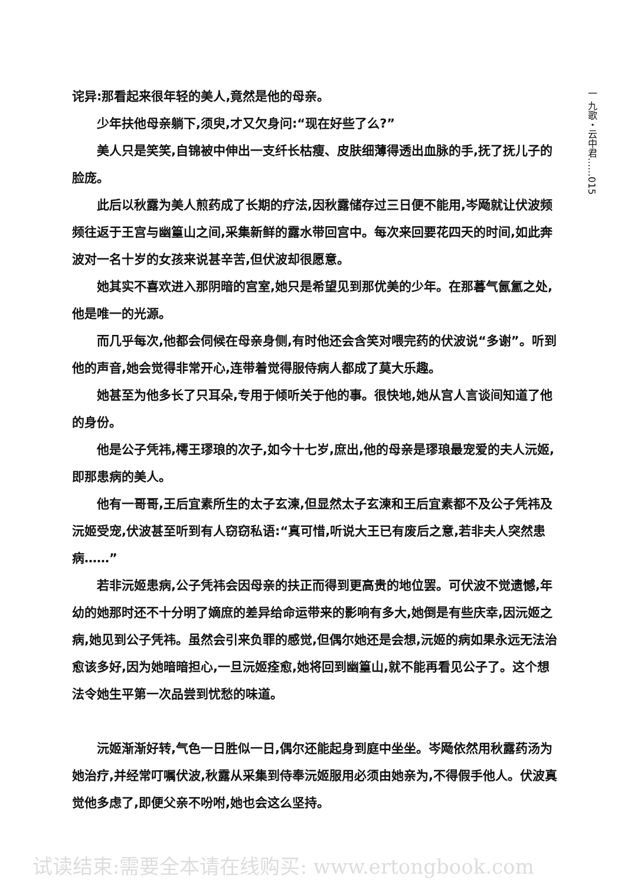一 九歌・云中君……015
诧异:那看起来很年轻的美人,竟然是他的母亲。
少年扶他母亲躺下,须臾,才又欠身问:“现在好些了么?”
美人只是笑笑,自锦被中伸出一支纤长枯瘦、皮肤细薄得透出血脉的手,抚了抚儿子的脸庞。
此后以秋露为美人煎药成了长期的疗法,因秋露储存过三日便不能用,岑飏就让伏波频频往返于王宫与幽篁山之间,采集新鲜的露水带回宫中。每次来回要花四天的时间,如此奔波对一名十岁的女孩来说甚辛苦,但伏波却很愿意。
她其实不喜欢进入那阴暗的宫室,她只是希望见到那优美的少年。在那暮气氤氲之处,他是唯一的光源。
而几乎每次,他都会伺候在母亲身侧,有时他还会含笑对喂完药的伏波说“多谢”。听到他的声音,她会觉得非常开心,连带着觉得服侍病人都成了莫大乐趣。
她甚至为他多长了只耳朵,专用于倾听关于他的事。很快地,她从宫人言谈间知道了他的身份。
他是公子凭祎,樗王璆琅的次子,如今十七岁,庶出,他的母亲是璆琅最宠爱的夫人沅姬,即那患病的美人。
他有一哥哥,王后宜素所生的太子玄湅,但显然太子玄湅和王后宜素都不及公子凭祎及沅姬受宠,伏波甚至听到有人窃窃私语:“真可惜,听说大王已有废后之意,若非夫人突然患病……”
若非沅姬患病,公子凭祎会因母亲的扶正而得到更高贵的地位罢。可伏波不觉遗憾,年幼的她那时还不十分明了嫡庶的差异给命运带来的影响有多大,她倒是有些庆幸,因沅姬之病,她见到公子凭祎。虽然会引来负罪的感觉,但偶尔她还是会想,沅姬的病如果永远无法治愈该多好,因为她暗暗担心,一旦沅姬痊愈,她将回到幽篁山,就不能再看见公子了。这个想法令她生平第一次品尝到忧愁的味道。
沅姬渐渐好转,气色一日胜似一日,偶尔还能起身到庭中坐坐。岑飏依然用秋露药汤为她治疗,并经常叮嘱伏波,秋露从采集到侍奉沅姬服用必须由她亲为,不得假手他人。伏波真觉他多虑了,即便父亲不吩咐,她也会这么坚持。
试读结束:需要全本请在线购买: www.ertongbook.com